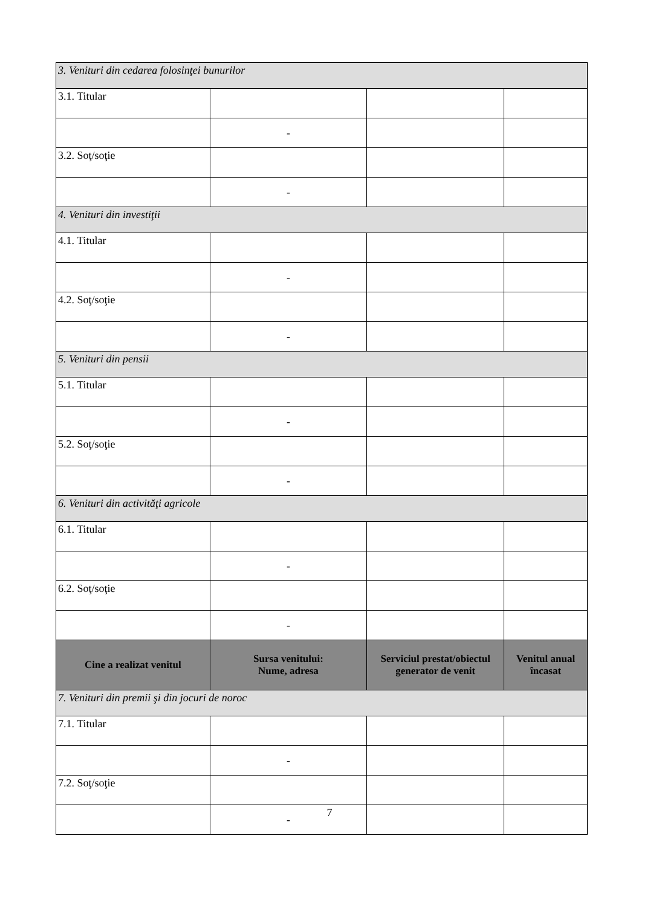| 3. Venituri din cedarea folosinţei bunurilor | | | |
| 3.1. Titular | | | |
| | - | | |
| 3.2. Soţ/soţie | | | |
| | - | | |
| 4. Venituri din investiţii | | | |
| 4.1. Titular | | | |
| | - | | |
| 4.2. Soţ/soţie | | | |
| | - | | |
| 5. Venituri din pensii | | | |
| 5.1. Titular | | | |
| | - | | |
| 5.2. Soţ/soţie | | | |
| | - | | |
| 6. Venituri din activităţi agricole | | | |
| 6.1. Titular | | | |
| | - | | |
| 6.2. Soţ/soţie | | | |
| | - | | |
| Cine a realizat venitul | Sursa venitului: Nume, adresa | Serviciul prestat/obiectul generator de venit | Venitul anual încasat |
| 7. Venituri din premii şi din jocuri de noroc | | | |
| 7.1. Titular | | | |
| | - | | |
| 7.2. Soţ/soţie | | | |
| | - | | |
7